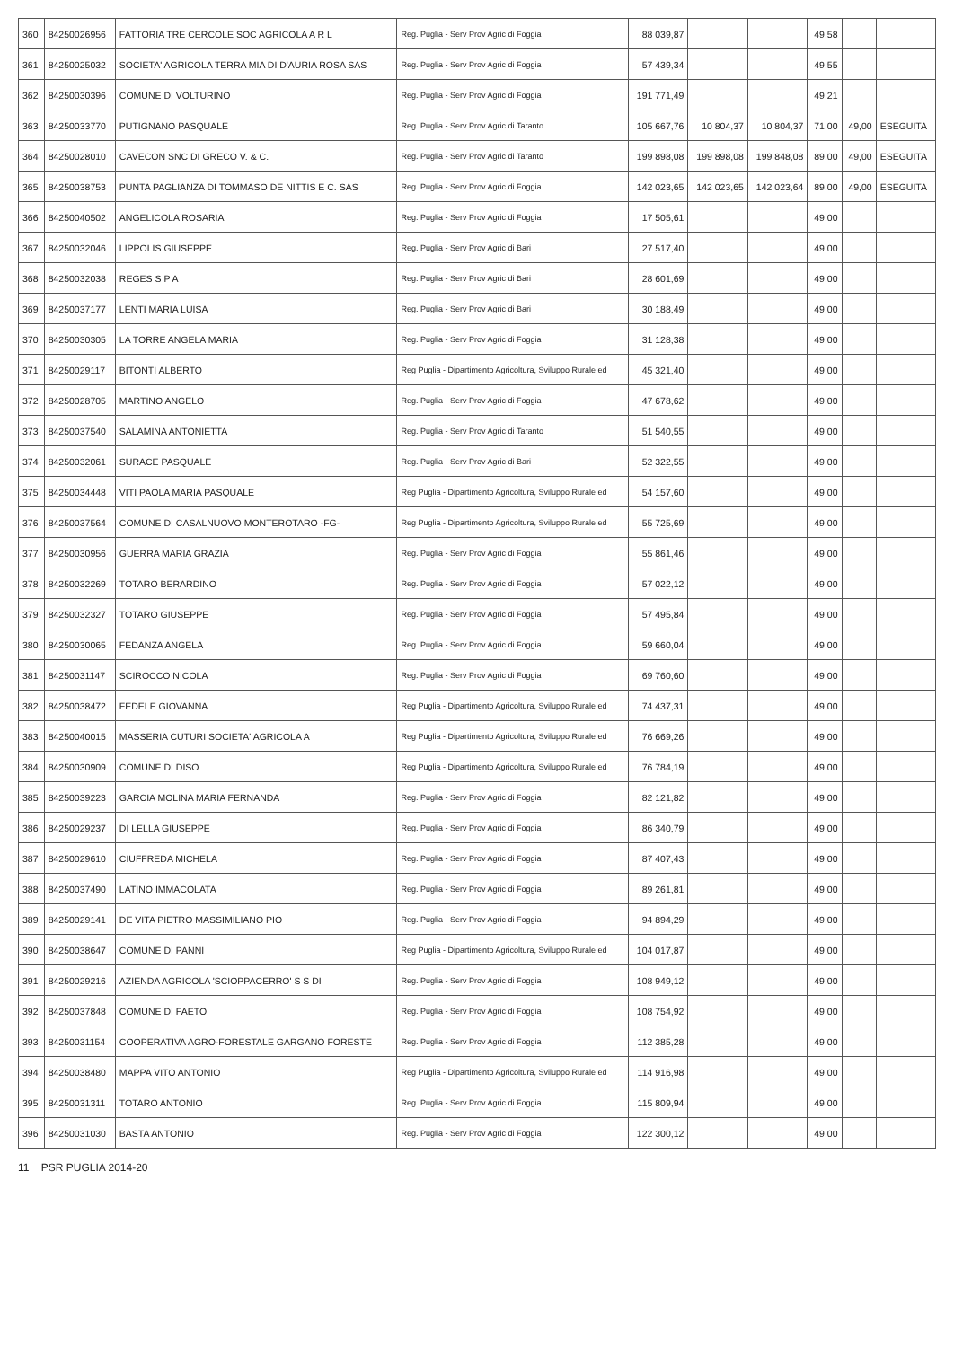| 360 | 84250026956 | FATTORIA TRE CERCOLE SOC AGRICOLA A R L | Reg. Puglia - Serv Prov Agric di Foggia | 88 039,87 | | | 49,58 | | |
| 361 | 84250025032 | SOCIETA' AGRICOLA TERRA MIA DI D'AURIA ROSA SAS | Reg. Puglia - Serv Prov Agric di Foggia | 57 439,34 | | | 49,55 | | |
| 362 | 84250030396 | COMUNE DI VOLTURINO | Reg. Puglia - Serv Prov Agric di Foggia | 191 771,49 | | | 49,21 | | |
| 363 | 84250033770 | PUTIGNANO PASQUALE | Reg. Puglia - Serv Prov Agric di Taranto | 105 667,76 | 10 804,37 | 10 804,37 | 71,00 | 49,00 | ESEGUITA |
| 364 | 84250028010 | CAVECON SNC DI GRECO V. & C. | Reg. Puglia - Serv Prov Agric di Taranto | 199 898,08 | 199 898,08 | 199 848,08 | 89,00 | 49,00 | ESEGUITA |
| 365 | 84250038753 | PUNTA PAGLIANZA DI TOMMASO DE NITTIS E C. SAS | Reg. Puglia - Serv Prov Agric di Foggia | 142 023,65 | 142 023,65 | 142 023,64 | 89,00 | 49,00 | ESEGUITA |
| 366 | 84250040502 | ANGELICOLA ROSARIA | Reg. Puglia - Serv Prov Agric di Foggia | 17 505,61 | | | 49,00 | | |
| 367 | 84250032046 | LIPPOLIS GIUSEPPE | Reg. Puglia - Serv Prov Agric di Bari | 27 517,40 | | | 49,00 | | |
| 368 | 84250032038 | REGES S P A | Reg. Puglia - Serv Prov Agric di Bari | 28 601,69 | | | 49,00 | | |
| 369 | 84250037177 | LENTI MARIA LUISA | Reg. Puglia - Serv Prov Agric di Bari | 30 188,49 | | | 49,00 | | |
| 370 | 84250030305 | LA TORRE ANGELA MARIA | Reg. Puglia - Serv Prov Agric di Foggia | 31 128,38 | | | 49,00 | | |
| 371 | 84250029117 | BITONTI ALBERTO | Reg Puglia - Dipartimento Agricoltura, Sviluppo Rurale ed | 45 321,40 | | | 49,00 | | |
| 372 | 84250028705 | MARTINO ANGELO | Reg. Puglia - Serv Prov Agric di Foggia | 47 678,62 | | | 49,00 | | |
| 373 | 84250037540 | SALAMINA ANTONIETTA | Reg. Puglia - Serv Prov Agric di Taranto | 51 540,55 | | | 49,00 | | |
| 374 | 84250032061 | SURACE PASQUALE | Reg. Puglia - Serv Prov Agric di Bari | 52 322,55 | | | 49,00 | | |
| 375 | 84250034448 | VITI PAOLA MARIA PASQUALE | Reg Puglia - Dipartimento Agricoltura, Sviluppo Rurale ed | 54 157,60 | | | 49,00 | | |
| 376 | 84250037564 | COMUNE DI CASALNUOVO MONTEROTARO -FG- | Reg Puglia - Dipartimento Agricoltura, Sviluppo Rurale ed | 55 725,69 | | | 49,00 | | |
| 377 | 84250030956 | GUERRA MARIA GRAZIA | Reg. Puglia - Serv Prov Agric di Foggia | 55 861,46 | | | 49,00 | | |
| 378 | 84250032269 | TOTARO BERARDINO | Reg. Puglia - Serv Prov Agric di Foggia | 57 022,12 | | | 49,00 | | |
| 379 | 84250032327 | TOTARO GIUSEPPE | Reg. Puglia - Serv Prov Agric di Foggia | 57 495,84 | | | 49,00 | | |
| 380 | 84250030065 | FEDANZA ANGELA | Reg. Puglia - Serv Prov Agric di Foggia | 59 660,04 | | | 49,00 | | |
| 381 | 84250031147 | SCIROCCO NICOLA | Reg. Puglia - Serv Prov Agric di Foggia | 69 760,60 | | | 49,00 | | |
| 382 | 84250038472 | FEDELE GIOVANNA | Reg Puglia - Dipartimento Agricoltura, Sviluppo Rurale ed | 74 437,31 | | | 49,00 | | |
| 383 | 84250040015 | MASSERIA CUTURI SOCIETA' AGRICOLA A | Reg Puglia - Dipartimento Agricoltura, Sviluppo Rurale ed | 76 669,26 | | | 49,00 | | |
| 384 | 84250030909 | COMUNE DI DISO | Reg Puglia - Dipartimento Agricoltura, Sviluppo Rurale ed | 76 784,19 | | | 49,00 | | |
| 385 | 84250039223 | GARCIA MOLINA MARIA FERNANDA | Reg. Puglia - Serv Prov Agric di Foggia | 82 121,82 | | | 49,00 | | |
| 386 | 84250029237 | DI LELLA GIUSEPPE | Reg. Puglia - Serv Prov Agric di Foggia | 86 340,79 | | | 49,00 | | |
| 387 | 84250029610 | CIUFFREDA MICHELA | Reg. Puglia - Serv Prov Agric di Foggia | 87 407,43 | | | 49,00 | | |
| 388 | 84250037490 | LATINO IMMACOLATA | Reg. Puglia - Serv Prov Agric di Foggia | 89 261,81 | | | 49,00 | | |
| 389 | 84250029141 | DE VITA PIETRO MASSIMILIANO PIO | Reg. Puglia - Serv Prov Agric di Foggia | 94 894,29 | | | 49,00 | | |
| 390 | 84250038647 | COMUNE DI PANNI | Reg Puglia - Dipartimento Agricoltura, Sviluppo Rurale ed | 104 017,87 | | | 49,00 | | |
| 391 | 84250029216 | AZIENDA AGRICOLA 'SCIOPPACERRO' S S DI | Reg. Puglia - Serv Prov Agric di Foggia | 108 949,12 | | | 49,00 | | |
| 392 | 84250037848 | COMUNE DI FAETO | Reg. Puglia - Serv Prov Agric di Foggia | 108 754,92 | | | 49,00 | | |
| 393 | 84250031154 | COOPERATIVA AGRO-FORESTALE GARGANO FORESTE | Reg. Puglia - Serv Prov Agric di Foggia | 112 385,28 | | | 49,00 | | |
| 394 | 84250038480 | MAPPA VITO ANTONIO | Reg Puglia - Dipartimento Agricoltura, Sviluppo Rurale ed | 114 916,98 | | | 49,00 | | |
| 395 | 84250031311 | TOTARO ANTONIO | Reg. Puglia - Serv Prov Agric di Foggia | 115 809,94 | | | 49,00 | | |
| 396 | 84250031030 | BASTA ANTONIO | Reg. Puglia - Serv Prov Agric di Foggia | 122 300,12 | | | 49,00 | | |
11 PSR PUGLIA 2014-20